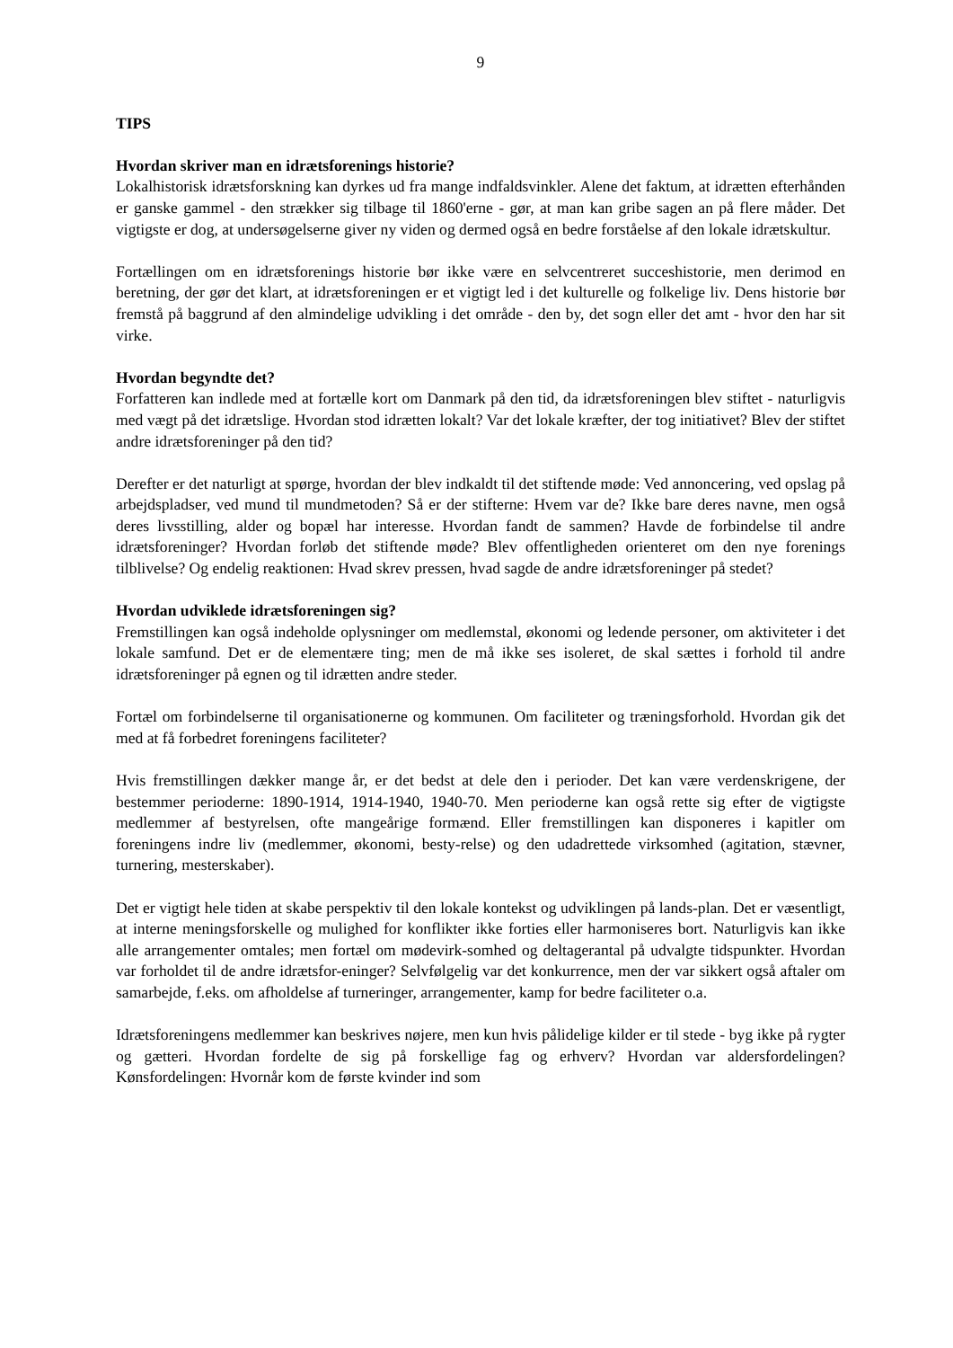9
TIPS
Hvordan skriver man en idrætsforenings historie?
Lokalhistorisk idrætsforskning kan dyrkes ud fra mange indfaldsvinkler. Alene det faktum, at idrætten efterhånden er ganske gammel - den strækker sig tilbage til 1860'erne - gør, at man kan gribe sagen an på flere måder. Det vigtigste er dog, at undersøgelserne giver ny viden og dermed også en bedre forståelse af den lokale idrætskultur.
Fortællingen om en idrætsforenings historie bør ikke være en selvcentreret succeshistorie, men derimod en beretning, der gør det klart, at idrætsforeningen er et vigtigt led i det kulturelle og folkelige liv. Dens historie bør fremstå på baggrund af den almindelige udvikling i det område - den by, det sogn eller det amt - hvor den har sit virke.
Hvordan begyndte det?
Forfatteren kan indlede med at fortælle kort om Danmark på den tid, da idrætsforeningen blev stiftet - naturligvis med vægt på det idrætslige. Hvordan stod idrætten lokalt? Var det lokale kræfter, der tog initiativet? Blev der stiftet andre idrætsforeninger på den tid?
Derefter er det naturligt at spørge, hvordan der blev indkaldt til det stiftende møde: Ved annoncering, ved opslag på arbejdspladser, ved mund til mundmetoden? Så er der stifterne: Hvem var de? Ikke bare deres navne, men også deres livsstilling, alder og bopæl har interesse. Hvordan fandt de sammen? Havde de forbindelse til andre idrætsforeninger? Hvordan forløb det stiftende møde? Blev offentligheden orienteret om den nye forenings tilblivelse? Og endelig reaktionen: Hvad skrev pressen, hvad sagde de andre idrætsforeninger på stedet?
Hvordan udviklede idrætsforeningen sig?
Fremstillingen kan også indeholde oplysninger om medlemstal, økonomi og ledende personer, om aktiviteter i det lokale samfund. Det er de elementære ting; men de må ikke ses isoleret, de skal sættes i forhold til andre idrætsforeninger på egnen og til idrætten andre steder.
Fortæl om forbindelserne til organisationerne og kommunen. Om faciliteter og træningsforhold. Hvordan gik det med at få forbedret foreningens faciliteter?
Hvis fremstillingen dækker mange år, er det bedst at dele den i perioder. Det kan være verdenskrigene, der bestemmer perioderne: 1890-1914, 1914-1940, 1940-70. Men perioderne kan også rette sig efter de vigtigste medlemmer af bestyrelsen, ofte mangeårige formænd. Eller fremstillingen kan disponeres i kapitler om foreningens indre liv (medlemmer, økonomi, besty-relse) og den udadrettede virksomhed (agitation, stævner, turnering, mesterskaber).
Det er vigtigt hele tiden at skabe perspektiv til den lokale kontekst og udviklingen på lands-plan. Det er væsentligt, at interne meningsforskelle og mulighed for konflikter ikke forties eller harmoniseres bort. Naturligvis kan ikke alle arrangementer omtales; men fortæl om mødevirk-somhed og deltagerantal på udvalgte tidspunkter. Hvordan var forholdet til de andre idrætsfor-eninger? Selvfølgelig var det konkurrence, men der var sikkert også aftaler om samarbejde, f.eks. om afholdelse af turneringer, arrangementer, kamp for bedre faciliteter o.a.
Idrætsforeningens medlemmer kan beskrives nøjere, men kun hvis pålidelige kilder er til stede - byg ikke på rygter og gætteri. Hvordan fordelte de sig på forskellige fag og erhverv? Hvordan var aldersfordelingen? Kønsfordelingen: Hvornår kom de første kvinder ind som